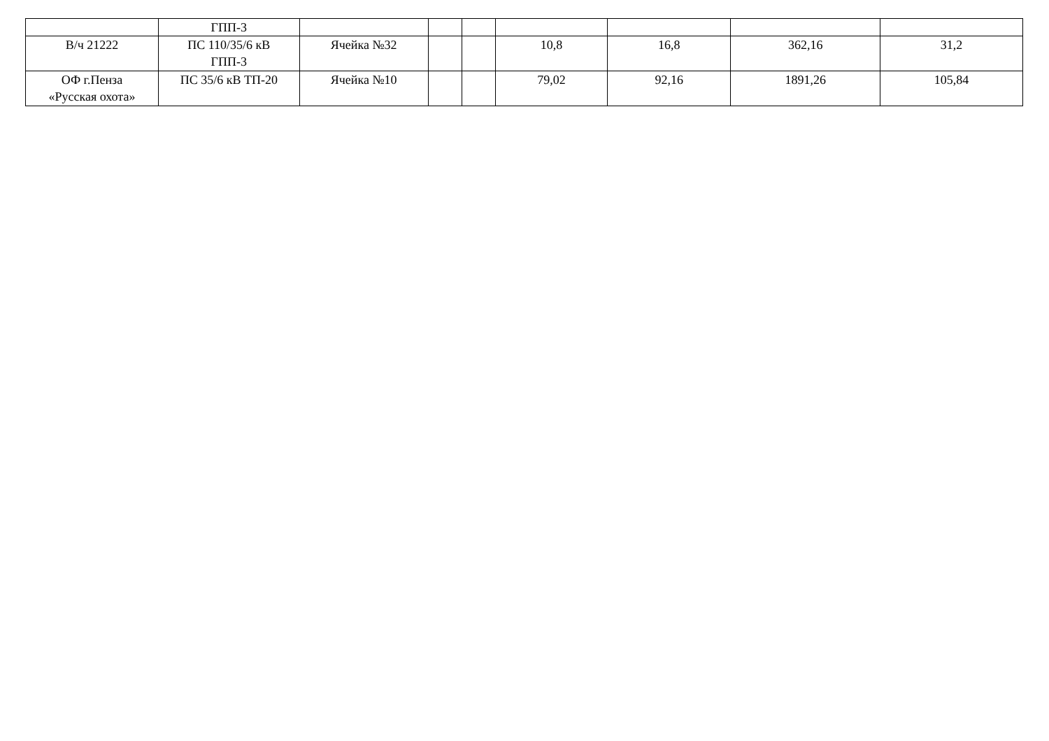| | ГПП-3 | | | | | | | |
| В/ч 21222 | ПС 110/35/6 кВ ГПП-3 | Ячейка №32 | | | 10,8 | 16,8 | 362,16 | 31,2 |
| ОФ г.Пенза «Русская охота» | ПС 35/6 кВ ТП-20 | Ячейка №10 | | | 79,02 | 92,16 | 1891,26 | 105,84 |